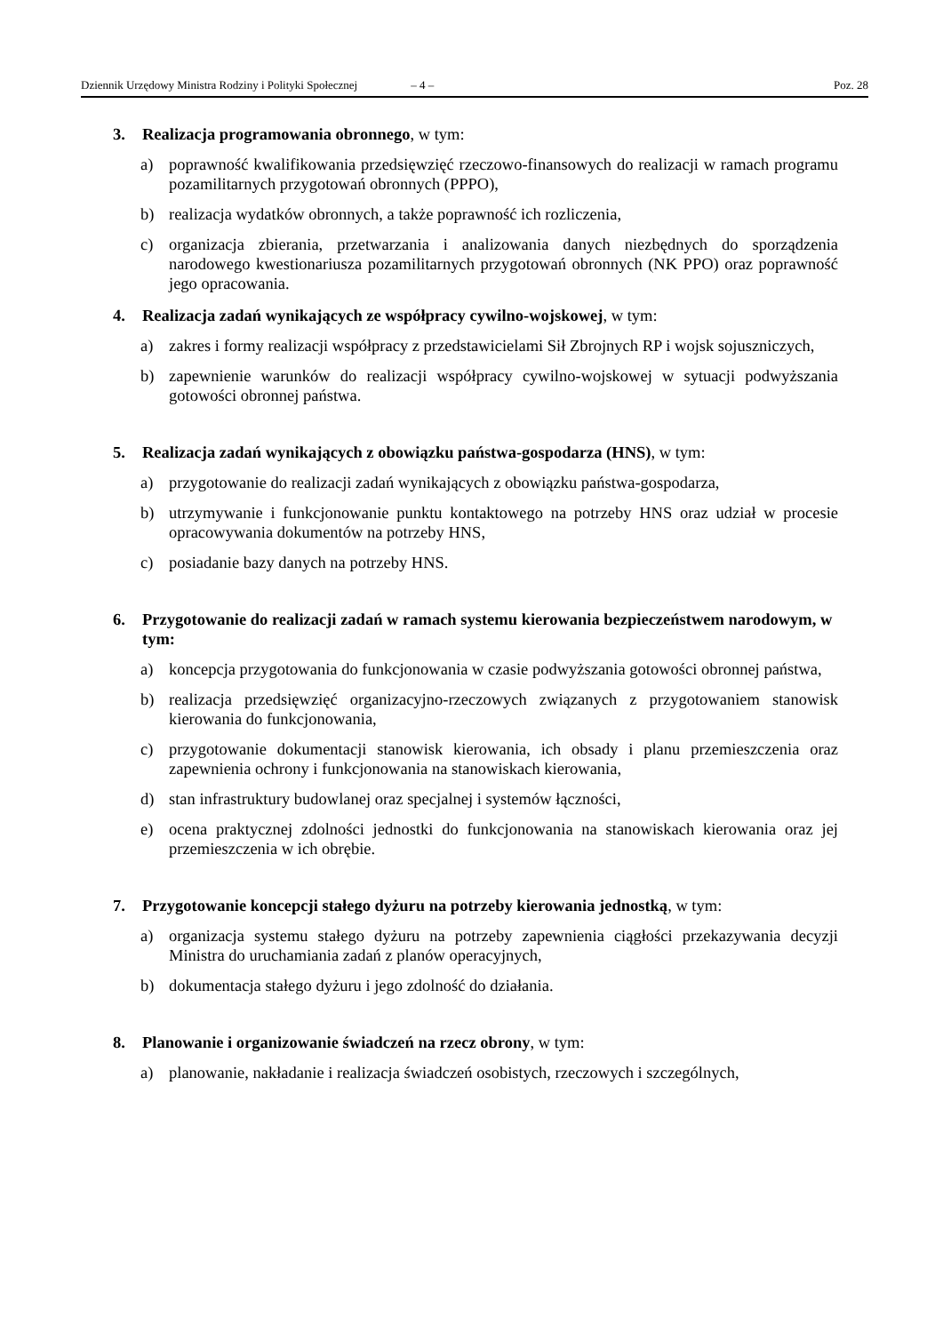Dziennik Urzędowy Ministra Rodziny i Polityki Społecznej – 4 – Poz. 28
3. Realizacja programowania obronnego, w tym:
a) poprawność kwalifikowania przedsięwzięć rzeczowo-finansowych do realizacji w ramach programu pozamilitarnych przygotowań obronnych (PPPO),
b) realizacja wydatków obronnych, a także poprawność ich rozliczenia,
c) organizacja zbierania, przetwarzania i analizowania danych niezbędnych do sporządzenia narodowego kwestionariusza pozamilitarnych przygotowań obronnych (NK PPO) oraz poprawność jego opracowania.
4. Realizacja zadań wynikających ze współpracy cywilno-wojskowej, w tym:
a) zakres i formy realizacji współpracy z przedstawicielami Sił Zbrojnych RP i wojsk sojuszniczych,
b) zapewnienie warunków do realizacji współpracy cywilno-wojskowej w sytuacji podwyższania gotowości obronnej państwa.
5. Realizacja zadań wynikających z obowiązku państwa-gospodarza (HNS), w tym:
a) przygotowanie do realizacji zadań wynikających z obowiązku państwa-gospodarza,
b) utrzymywanie i funkcjonowanie punktu kontaktowego na potrzeby HNS oraz udział w procesie opracowywania dokumentów na potrzeby HNS,
c) posiadanie bazy danych na potrzeby HNS.
6. Przygotowanie do realizacji zadań w ramach systemu kierowania bezpieczeństwem narodowym, w tym:
a) koncepcja przygotowania do funkcjonowania w czasie podwyższania gotowości obronnej państwa,
b) realizacja przedsięwzięć organizacyjno-rzeczowych związanych z przygotowaniem stanowisk kierowania do funkcjonowania,
c) przygotowanie dokumentacji stanowisk kierowania, ich obsady i planu przemieszczenia oraz zapewnienia ochrony i funkcjonowania na stanowiskach kierowania,
d) stan infrastruktury budowlanej oraz specjalnej i systemów łączności,
e) ocena praktycznej zdolności jednostki do funkcjonowania na stanowiskach kierowania oraz jej przemieszczenia w ich obrębie.
7. Przygotowanie koncepcji stałego dyżuru na potrzeby kierowania jednostką, w tym:
a) organizacja systemu stałego dyżuru na potrzeby zapewnienia ciągłości przekazywania decyzji Ministra do uruchamiania zadań z planów operacyjnych,
b) dokumentacja stałego dyżuru i jego zdolność do działania.
8. Planowanie i organizowanie świadczeń na rzecz obrony, w tym:
a) planowanie, nakładanie i realizacja świadczeń osobistych, rzeczowych i szczególnych,